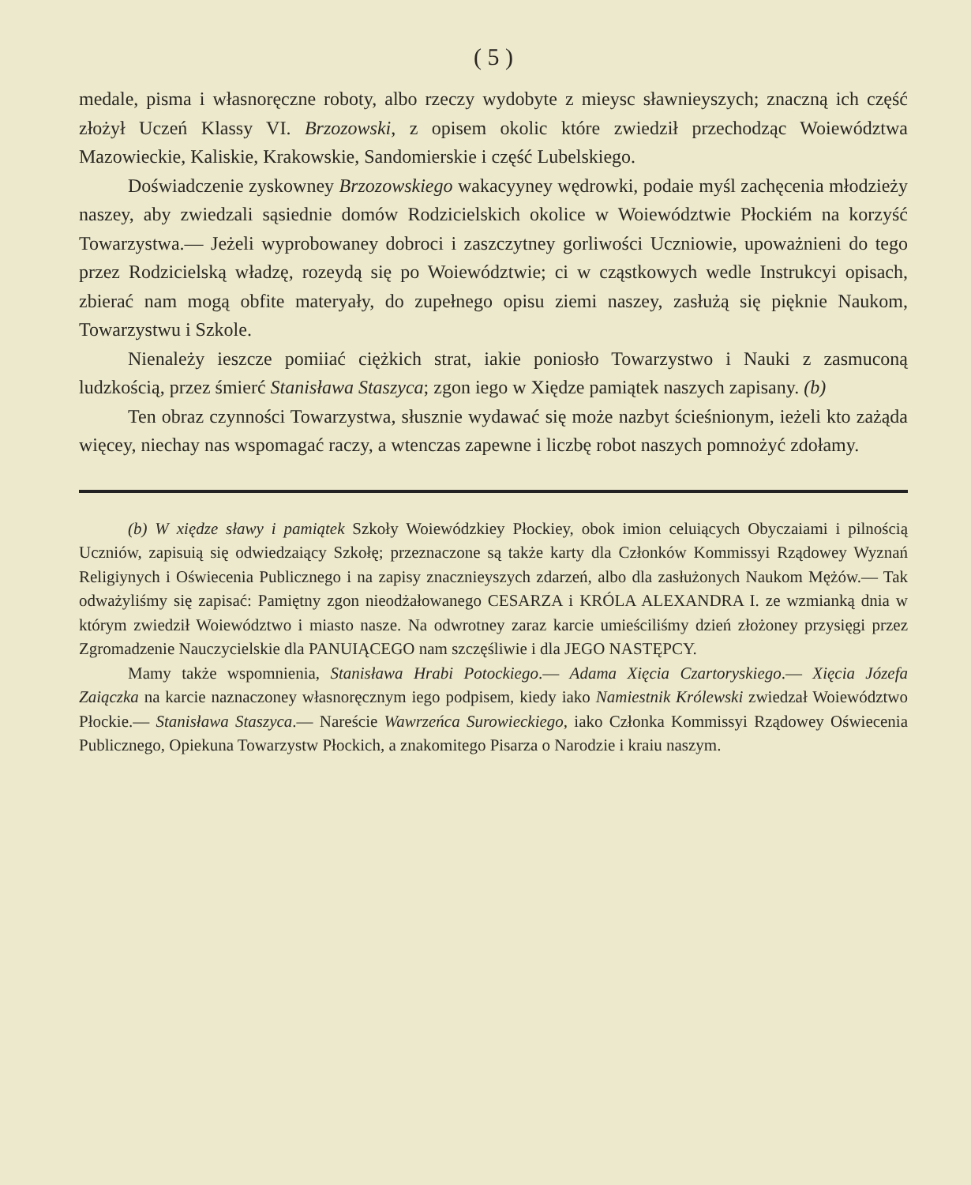( 5 )
medale, pisma i własnoręczne roboty, albo rzeczy wydobyte z mieysc sławnieyszych; znaczną ich część złożył Uczeń Klassy VI. Brzozowski, z opisem okolic które zwiedził przechodząc Woiewództwa Mazowieckie, Kaliskie, Krakowskie, Sandomierskie i część Lubelskiego.
Doświadczenie zyskowney Brzozowskiego wakacyyney wędrowki, podaie myśl zachęcenia młodzieży naszey, aby zwiedzali sąsiednie domów Rodzicielskich okolice w Woiewództwie Płockiém na korzyść Towarzystwa.— Jeżeli wyprobowaney dobroci i zaszczytney gorliwości Uczniowie, upoważnieni do tego przez Rodzicielską władzę, rozeydą się po Woiewództwie; ci w cząstkowych wedle Instrukcyi opisach, zbierać nam mogą obfite materyały, do zupełnego opisu ziemi naszey, zasłużą się pięknie Naukom, Towarzystwu i Szkole.
Nienależy ieszcze pomiiać ciężkich strat, iakie poniosło Towarzystwo i Nauki z zasmuconą ludzkością, przez śmierć Stanisława Staszyca; zgon iego w Xiędze pamiątek naszych zapisany. (b)
Ten obraz czynności Towarzystwa, słusznie wydawać się może nazbyt ścieśnionym, ieżeli kto zażąda więcey, niechay nas wspomagać raczy, a wtenczas zapewne i liczbę robot naszych pomnożyć zdołamy.
(b) W xiędze sławy i pamiątek Szkoły Woiewódzkiey Płockiey, obok imion celuiących Obyczaiami i pilnością Uczniów, zapisuią się odwiedzaiący Szkołę; przeznaczone są także karty dla Członków Kommissyi Rządowey Wyznań Religiynych i Oświecenia Publicznego i na zapisy znacznieyszych zdarzeń, albo dla zasłużonych Naukom Mężów.— Tak odważyliśmy się zapisać: Pamiętny zgon nieodżałowanego CESARZA i KRÓLA ALEXANDRA I. ze wzmianką dnia w którym zwiedził Woiewództwo i miasto nasze. Na odwrotney zaraz karcie umieściliśmy dzień złożoney przysięgi przez Zgromadzenie Nauczycielskie dla PANUIĄCEGO nam szczęśliwie i dla JEGO NASTĘPCY.
Mamy także wspomnienia, Stanisława Hrabi Potockiego.— Adama Xięcia Czartoryskiego.— Xięcia Józefa Zaiączka na karcie naznaczoney własnoręcznym iego podpisem, kiedy iako Namiestnik Królewski zwiedzał Woiewództwo Płockie.— Stanisława Staszyca.— Nareście Wawrzeńca Surowieckiego, iako Członka Kommissyi Rządowey Oświecenia Publicznego, Opiekuna Towarzystw Płockich, a znakomitego Pisarza o Narodzie i kraiu naszym.